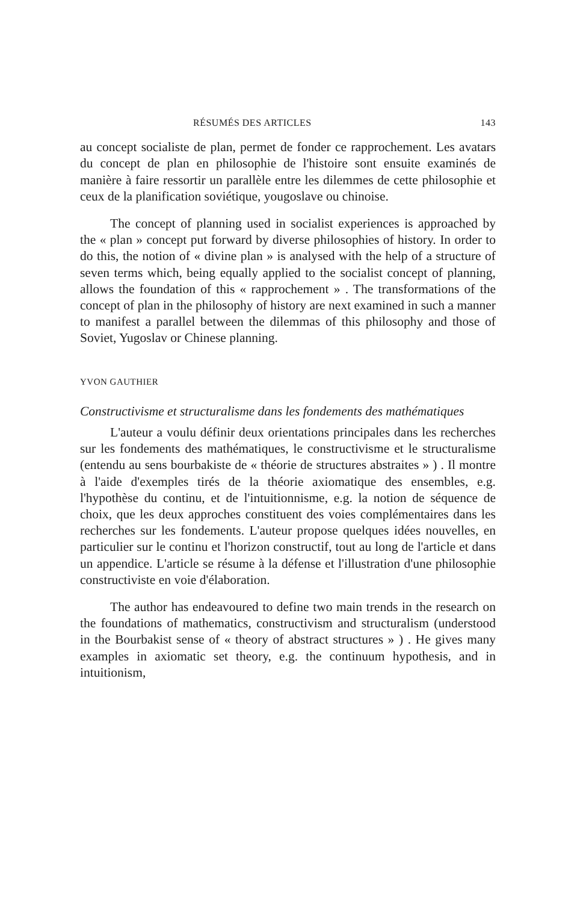RÉSUMÉS DES ARTICLES 143
au concept socialiste de plan, permet de fonder ce rapprochement. Les avatars du concept de plan en philosophie de l'histoire sont ensuite examinés de manière à faire ressortir un parallèle entre les dilemmes de cette philosophie et ceux de la planification soviétique, yougoslave ou chinoise.
The concept of planning used in socialist experiences is approached by the « plan » concept put forward by diverse philosophies of history. In order to do this, the notion of « divine plan » is analysed with the help of a structure of seven terms which, being equally applied to the socialist concept of planning, allows the foundation of this « rapprochement » . The transformations of the concept of plan in the philosophy of history are next examined in such a manner to manifest a parallel between the dilemmas of this philosophy and those of Soviet, Yugoslav or Chinese planning.
YVON GAUTHIER
Constructivisme et structuralisme dans les fondements des mathématiques
L'auteur a voulu définir deux orientations principales dans les recherches sur les fondements des mathématiques, le constructivisme et le structuralisme (entendu au sens bourbakiste de « théorie de structures abstraites » ) . Il montre à l'aide d'exemples tirés de la théorie axiomatique des ensembles, e.g. l'hypothèse du continu, et de l'intuitionnisme, e.g. la notion de séquence de choix, que les deux approches constituent des voies complémentaires dans les recherches sur les fondements. L'auteur propose quelques idées nouvelles, en particulier sur le continu et l'horizon constructif, tout au long de l'article et dans un appendice. L'article se résume à la défense et l'illustration d'une philosophie constructiviste en voie d'élaboration.
The author has endeavoured to define two main trends in the research on the foundations of mathematics, constructivism and structuralism (understood in the Bourbakist sense of « theory of abstract structures » ) . He gives many examples in axiomatic set theory, e.g. the continuum hypothesis, and in intuitionism,